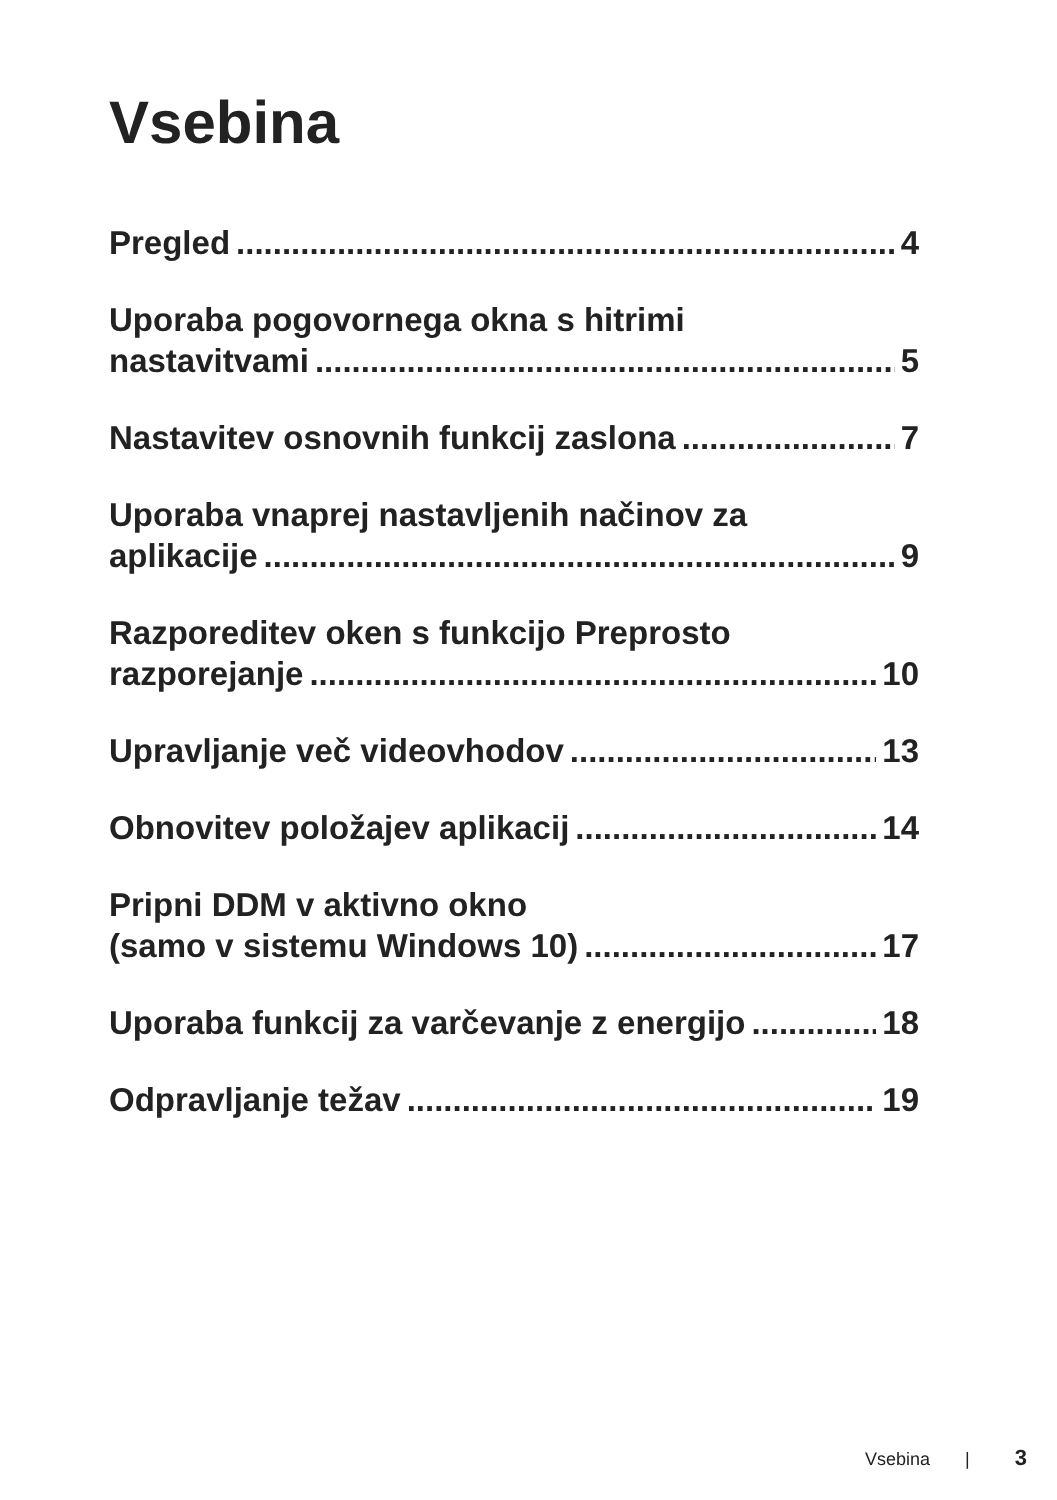Vsebina
Pregled 4
Uporaba pogovornega okna s hitrimi
nastavitvami 5
Nastavitev osnovnih funkcij zaslona 7
Uporaba vnaprej nastavljenih načinov za
aplikacije 9
Razporeditev oken s funkcijo Preprosto
razporejanje 10
Upravljanje več videovhodov 13
Obnovitev položajev aplikacij 14
Pripni DDM v aktivno okno
(samo v sistemu Windows 10) 17
Uporaba funkcij za varčevanje z energijo 18
Odpravljanje težav 19
Vsebina | 3